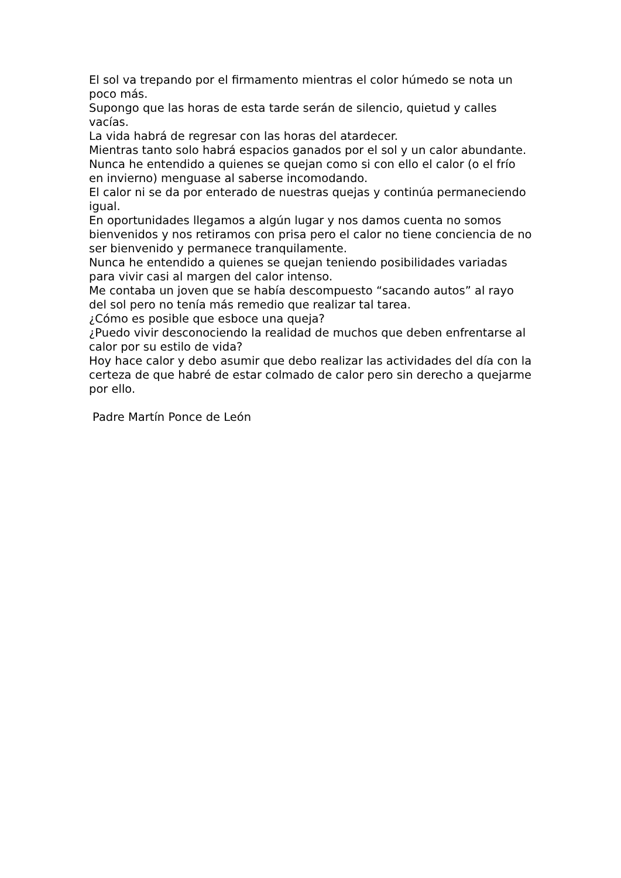El sol va trepando por el firmamento mientras el color húmedo se nota un poco más.
Supongo que las horas de esta tarde serán de silencio, quietud y calles vacías.
La vida habrá de regresar con las horas del atardecer.
Mientras tanto solo habrá espacios ganados por el sol y un calor abundante.
Nunca he entendido a quienes se quejan como si con ello el calor (o el frío en invierno) menguase al saberse incomodando.
El calor ni se da por enterado de nuestras quejas y continúa permaneciendo igual.
En oportunidades llegamos a algún lugar y nos damos cuenta no somos bienvenidos y nos retiramos con prisa pero el calor no tiene conciencia de no ser bienvenido y permanece tranquilamente.
Nunca he entendido a quienes se quejan teniendo posibilidades variadas para vivir casi al margen del calor intenso.
Me contaba un joven que se había descompuesto “sacando autos” al rayo del sol pero no tenía más remedio que realizar tal tarea.
¿Cómo es posible que esboce una queja?
¿Puedo vivir desconociendo la realidad de muchos que deben enfrentarse al calor por su estilo de vida?
Hoy hace calor y debo asumir que debo realizar las actividades del día con la certeza de que habré de estar colmado de calor pero sin derecho a quejarme por ello.
Padre Martín Ponce de León